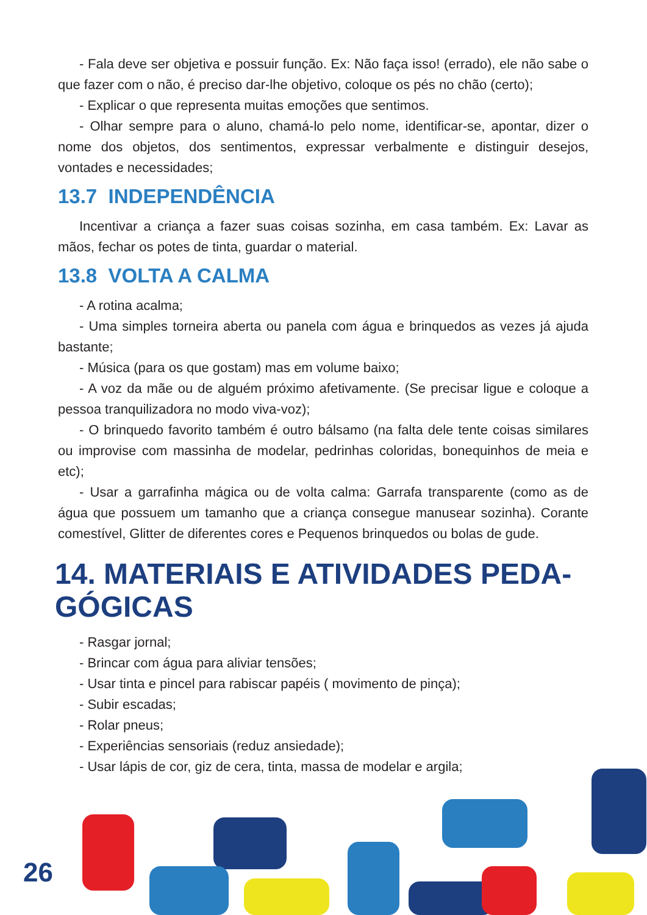- Fala deve ser objetiva e possuir função. Ex: Não faça isso! (errado), ele não sabe o que fazer com o não, é preciso dar-lhe objetivo, coloque os pés no chão (certo);
- Explicar o que representa muitas emoções que sentimos.
- Olhar sempre para o aluno, chamá-lo pelo nome, identificar-se, apontar, dizer o nome dos objetos, dos sentimentos, expressar verbalmente e distinguir desejos, vontades e necessidades;
13.7 INDEPENDÊNCIA
Incentivar a criança a fazer suas coisas sozinha, em casa também. Ex: Lavar as mãos, fechar os potes de tinta, guardar o material.
13.8 VOLTA A CALMA
- A rotina acalma;
- Uma simples torneira aberta ou panela com água e brinquedos as vezes já ajuda bastante;
- Música (para os que gostam) mas em volume baixo;
- A voz da mãe ou de alguém próximo afetivamente. (Se precisar ligue e coloque a pessoa tranquilizadora no modo viva-voz);
- O brinquedo favorito também é outro bálsamo (na falta dele tente coisas similares ou improvise com massinha de modelar, pedrinhas coloridas, bonequinhos de meia e etc);
- Usar a garrafinha mágica ou de volta calma: Garrafa transparente (como as de água que possuem um tamanho que a criança consegue manusear sozinha). Corante comestível, Glitter de diferentes cores e Pequenos brinquedos ou bolas de gude.
14. MATERIAIS E ATIVIDADES PEDA-GÓGICAS
- Rasgar jornal;
- Brincar com água para aliviar tensões;
- Usar tinta e pincel para rabiscar papéis ( movimento de pinça);
- Subir escadas;
- Rolar pneus;
- Experiências sensoriais (reduz ansiedade);
- Usar lápis de cor, giz de cera, tinta, massa de modelar e argila;
26